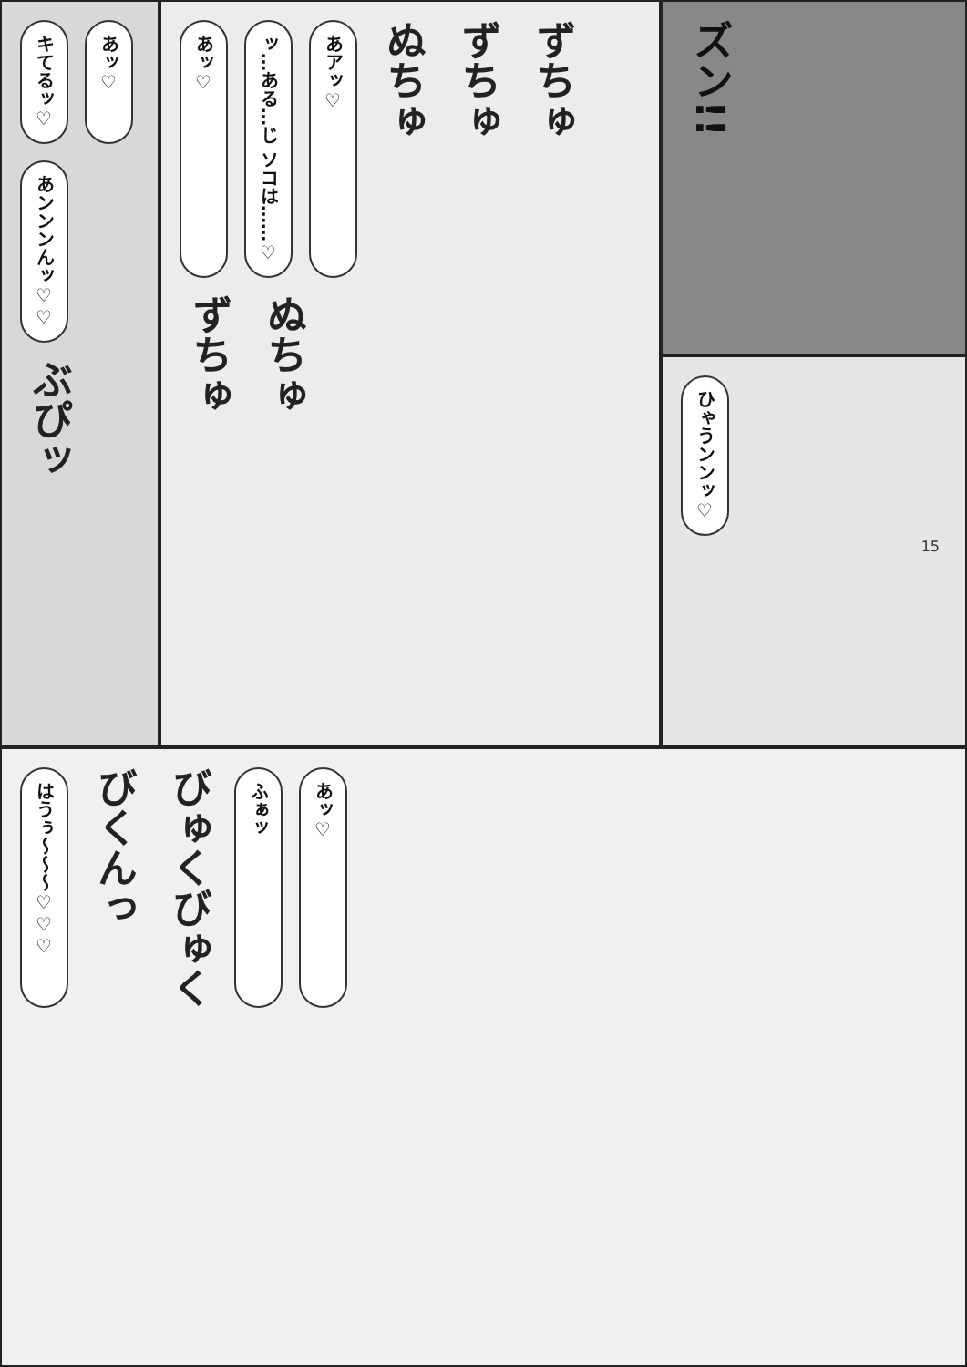キてるッ♡
あッ♡
あンンンんッ♡♡
ぶぴッ
あッ♡
ッ…ある…じ ソコは……♡
あアッ♡
ぬちゅ
ずちゅ
ずちゅ
ずちゅ
ぬちゅ
ズン!!
ひゃうンンッ♡
15
はうぅ〜〜〜♡♡♡
びくんっ
びゅくびゅく
ふぁッ
あッ♡